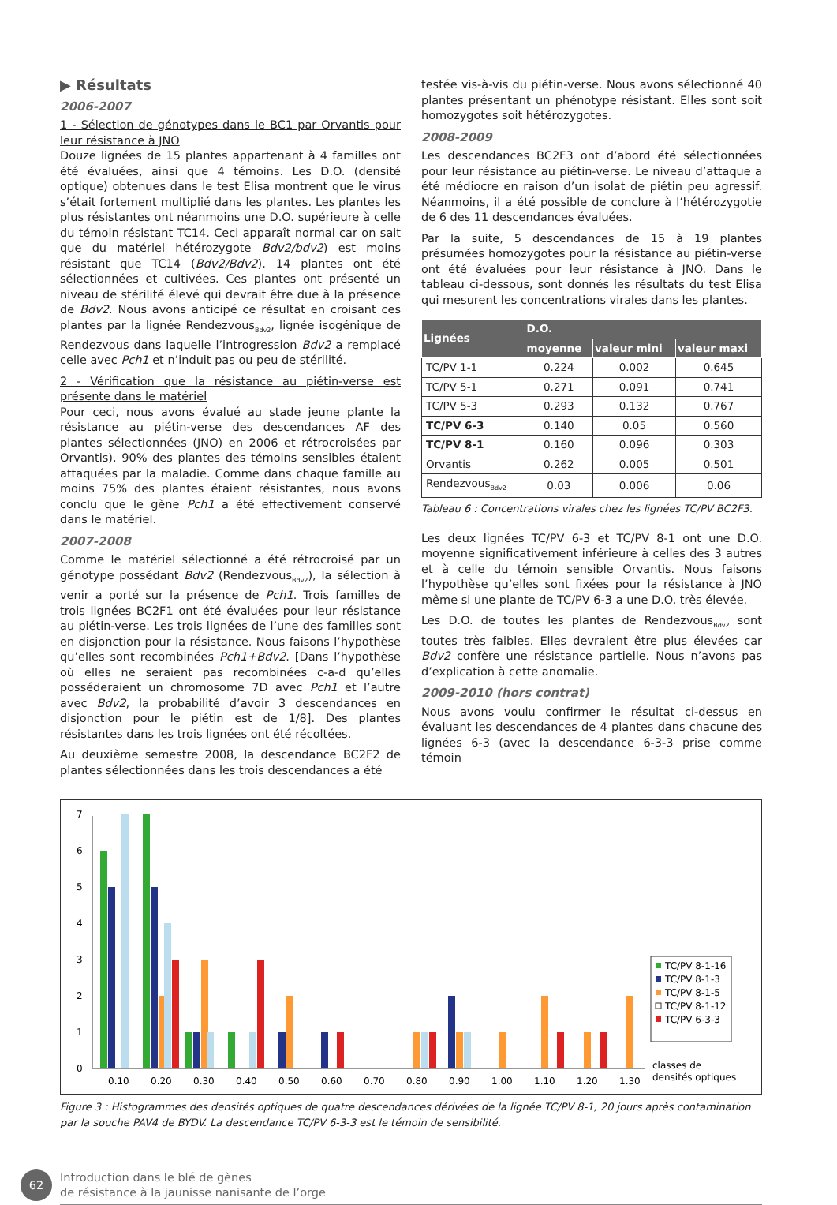▶ Résultats
2006-2007
1 - Sélection de génotypes dans le BC1 par Orvantis pour leur résistance à JNO
Douze lignées de 15 plantes appartenant à 4 familles ont été évaluées, ainsi que 4 témoins. Les D.O. (densité optique) obtenues dans le test Elisa montrent que le virus s’était fortement multiplié dans les plantes. Les plantes les plus résistantes ont néanmoins une D.O. supérieure à celle du témoin résistant TC14. Ceci apparaît normal car on sait que du matériel hétérozygote Bdv2/bdv2) est moins résistant que TC14 (Bdv2/Bdv2). 14 plantes ont été sélectionnées et cultivées. Ces plantes ont présenté un niveau de stérilité élevé qui devrait être due à la présence de Bdv2. Nous avons anticipé ce résultat en croisant ces plantes par la lignée Rendezvous<sub>Bdv2</sub>, lignée isogénique de Rendezvous dans laquelle l’introgression Bdv2 a remplacé celle avec Pch1 et n’induit pas ou peu de stérilité.
2 - Vérification que la résistance au piétin-verse est présente dans le matériel
Pour ceci, nous avons évalué au stade jeune plante la résistance au piétin-verse des descendances AF des plantes sélectionnées (JNO) en 2006 et rétrocroisées par Orvantis). 90% des plantes des témoins sensibles étaient attaquées par la maladie. Comme dans chaque famille au moins 75% des plantes étaient résistantes, nous avons conclu que le gène Pch1 a été effectivement conservé dans le matériel.
2007-2008
Comme le matériel sélectionné a été rétrocroisé par un génotype possédant Bdv2 (Rendezvous<sub>Bdv2</sub>), la sélection à venir a porté sur la présence de Pch1. Trois familles de trois lignées BC2F1 ont été évaluées pour leur résistance au piétin-verse. Les trois lignées de l’une des familles sont en disjonction pour la résistance. Nous faisons l’hypothèse qu’elles sont recombinées Pch1+Bdv2. [Dans l’hypothèse où elles ne seraient pas recombinées c-a-d qu’elles posséderaient un chromosome 7D avec Pch1 et l’autre avec Bdv2, la probabilité d’avoir 3 descendances en disjonction pour le piétin est de 1/8]. Des plantes résistantes dans les trois lignées ont été récoltées.
Au deuxième semestre 2008, la descendance BC2F2 de plantes sélectionnées dans les trois descendances a été
testée vis-à-vis du piétin-verse. Nous avons sélectionné 40 plantes présentant un phénotype résistant. Elles sont soit homozygotes soit hétérozygotes.
2008-2009
Les descendances BC2F3 ont d’abord été sélectionnées pour leur résistance au piétin-verse. Le niveau d’attaque a été médiocre en raison d’un isolat de piétin peu agressif. Néanmoins, il a été possible de conclure à l’hétérozygotie de 6 des 11 descendances évaluées.
Par la suite, 5 descendances de 15 à 19 plantes présumées homozygotes pour la résistance au piétin-verse ont été évaluées pour leur résistance à JNO. Dans le tableau ci-dessous, sont donnés les résultats du test Elisa qui mesurent les concentrations virales dans les plantes.
| Lignées | D.O. | | |
| --- | --- | --- | --- |
| | moyenne | valeur mini | valeur maxi |
| TC/PV 1-1 | 0.224 | 0.002 | 0.645 |
| TC/PV 5-1 | 0.271 | 0.091 | 0.741 |
| TC/PV 5-3 | 0.293 | 0.132 | 0.767 |
| TC/PV 6-3 | 0.140 | 0.05 | 0.560 |
| TC/PV 8-1 | 0.160 | 0.096 | 0.303 |
| Orvantis | 0.262 | 0.005 | 0.501 |
| Rendezvous<sub>Bdv2</sub> | 0.03 | 0.006 | 0.06 |
Tableau 6 : Concentrations virales chez les lignées TC/PV BC2F3.
Les deux lignées TC/PV 6-3 et TC/PV 8-1 ont une D.O. moyenne significativement inférieure à celles des 3 autres et à celle du témoin sensible Orvantis. Nous faisons l’hypothèse qu’elles sont fixées pour la résistance à JNO même si une plante de TC/PV 6-3 a une D.O. très élevée.
Les D.O. de toutes les plantes de Rendezvous<sub>Bdv2</sub> sont toutes très faibles. Elles devraient être plus élevées car Bdv2 confère une résistance partielle. Nous n’avons pas d’explication à cette anomalie.
2009-2010 (hors contrat)
Nous avons voulu confirmer le résultat ci-dessus en évaluant les descendances de 4 plantes dans chacune des lignées 6-3 (avec la descendance 6-3-3 prise comme témoin
0
1
2
3
4
5
6
7
0.10
0.20
0.30
0.40
0.50
0.60
0.70
0.80
0.90
1.00
1.10
1.20
1.30
classes de
densités optiques
TC/PV 8-1-16
TC/PV 8-1-3
TC/PV 8-1-5
TC/PV 8-1-12
TC/PV 6-3-3
Figure 3 : Histogrammes des densités optiques de quatre descendances dérivées de la lignée TC/PV 8-1, 20 jours après contamination par la souche PAV4 de BYDV. La descendance TC/PV 6-3-3 est le témoin de sensibilité.
62
Introduction dans le blé de gènes
de résistance à la jaunisse nanisante de l’orge